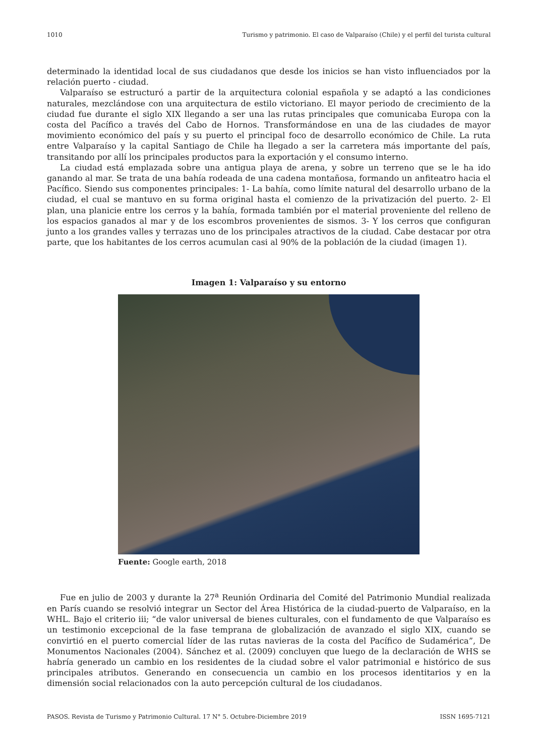1010 Turismo y patrimonio. El caso de Valparaíso (Chile) y el perfil del turista cultural
determinado la identidad local de sus ciudadanos que desde los inicios se han visto influenciados por la relación puerto - ciudad.
Valparaíso se estructuró a partir de la arquitectura colonial española y se adaptó a las condiciones naturales, mezclándose con una arquitectura de estilo victoriano. El mayor periodo de crecimiento de la ciudad fue durante el siglo XIX llegando a ser una las rutas principales que comunicaba Europa con la costa del Pacífico a través del Cabo de Hornos. Transformándose en una de las ciudades de mayor movimiento económico del país y su puerto el principal foco de desarrollo económico de Chile. La ruta entre Valparaíso y la capital Santiago de Chile ha llegado a ser la carretera más importante del país, transitando por allí los principales productos para la exportación y el consumo interno.
La ciudad está emplazada sobre una antigua playa de arena, y sobre un terreno que se le ha ido ganando al mar. Se trata de una bahía rodeada de una cadena montañosa, formando un anfiteatro hacia el Pacífico. Siendo sus componentes principales: 1- La bahía, como límite natural del desarrollo urbano de la ciudad, el cual se mantuvo en su forma original hasta el comienzo de la privatización del puerto. 2- El plan, una planicie entre los cerros y la bahía, formada también por el material proveniente del relleno de los espacios ganados al mar y de los escombros provenientes de sismos. 3- Y los cerros que configuran junto a los grandes valles y terrazas uno de los principales atractivos de la ciudad. Cabe destacar por otra parte, que los habitantes de los cerros acumulan casi al 90% de la población de la ciudad (imagen 1).
Imagen 1: Valparaíso y su entorno
Fuente: Google earth, 2018
Fue en julio de 2003 y durante la 27<sup>a</sup> Reunión Ordinaria del Comité del Patrimonio Mundial realizada en París cuando se resolvió integrar un Sector del Área Histórica de la ciudad-puerto de Valparaíso, en la WHL. Bajo el criterio iii; “de valor universal de bienes culturales, con el fundamento de que Valparaíso es un testimonio excepcional de la fase temprana de globalización de avanzado el siglo XIX, cuando se convirtió en el puerto comercial líder de las rutas navieras de la costa del Pacífico de Sudamérica”, De Monumentos Nacionales (2004). Sánchez et al. (2009) concluyen que luego de la declaración de WHS se habría generado un cambio en los residentes de la ciudad sobre el valor patrimonial e histórico de sus principales atributos. Generando en consecuencia un cambio en los procesos identitarios y en la dimensión social relacionados con la auto percepción cultural de los ciudadanos.
PASOS. Revista de Turismo y Patrimonio Cultural. 17 N° 5. Octubre-Diciembre 2019 ISSN 1695-7121